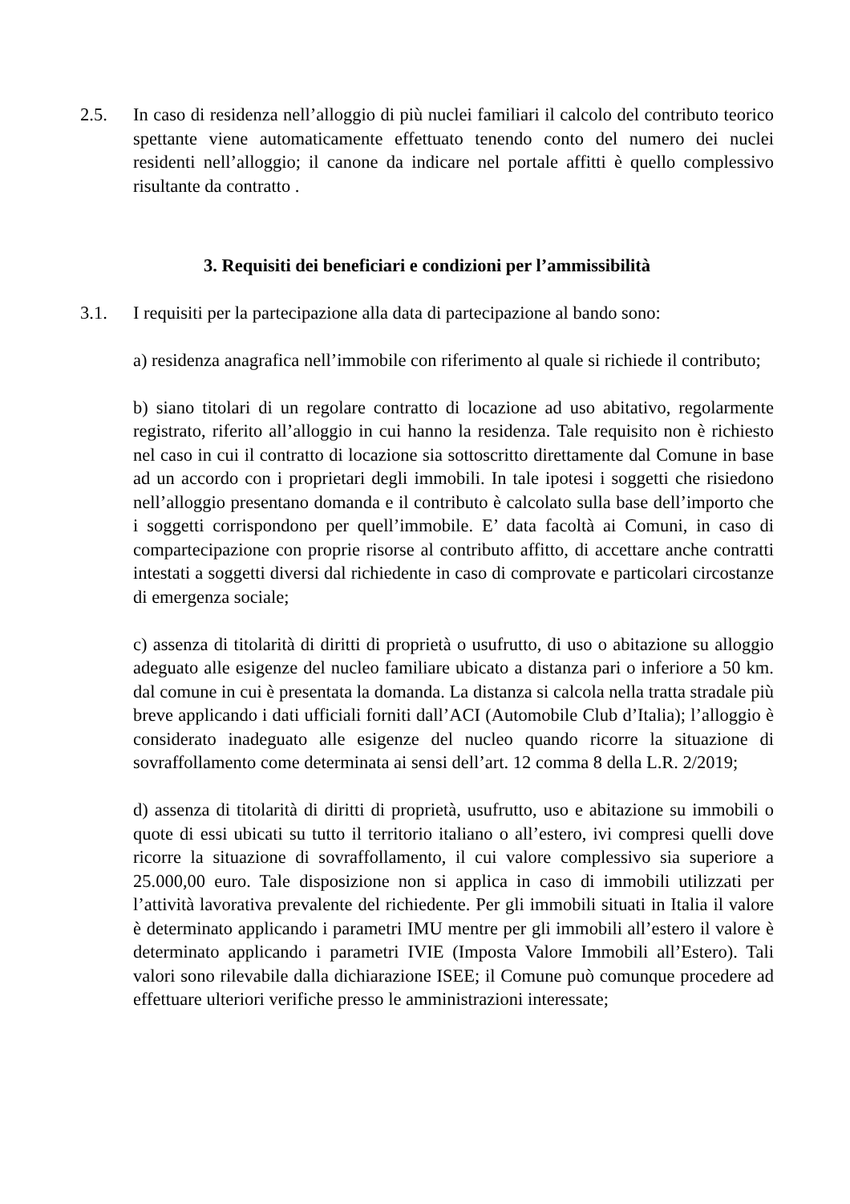2.5. In caso di residenza nell’alloggio di più nuclei familiari il calcolo del contributo teorico spettante viene automaticamente effettuato tenendo conto del numero dei nuclei residenti nell’alloggio; il canone da indicare nel portale affitti è quello complessivo risultante da contratto .
3. Requisiti dei beneficiari e condizioni per l’ammissibilità
3.1. I requisiti per la partecipazione alla data di partecipazione al bando sono:
a) residenza anagrafica nell’immobile con riferimento al quale si richiede il contributo;
b) siano titolari di un regolare contratto di locazione ad uso abitativo, regolarmente registrato, riferito all’alloggio in cui hanno la residenza. Tale requisito non è richiesto nel caso in cui il contratto di locazione sia sottoscritto direttamente dal Comune in base ad un accordo con i proprietari degli immobili. In tale ipotesi i soggetti che risiedono nell’alloggio presentano domanda e il contributo è calcolato sulla base dell’importo che i soggetti corrispondono per quell’immobile. E’ data facoltà ai Comuni, in caso di compartecipazione con proprie risorse al contributo affitto, di accettare anche contratti intestati a soggetti diversi dal richiedente in caso di comprovate e particolari circostanze di emergenza sociale;
c) assenza di titolarità di diritti di proprietà o usufrutto, di uso o abitazione su alloggio adeguato alle esigenze del nucleo familiare ubicato a distanza pari o inferiore a 50 km. dal comune in cui è presentata la domanda. La distanza si calcola nella tratta stradale più breve applicando i dati ufficiali forniti dall’ACI (Automobile Club d’Italia); l’alloggio è considerato inadeguato alle esigenze del nucleo quando ricorre la situazione di sovraffollamento come determinata ai sensi dell’art. 12 comma 8 della L.R. 2/2019;
d) assenza di titolarità di diritti di proprietà, usufrutto, uso e abitazione su immobili o quote di essi ubicati su tutto il territorio italiano o all’estero, ivi compresi quelli dove ricorre la situazione di sovraffollamento, il cui valore complessivo sia superiore a 25.000,00 euro. Tale disposizione non si applica in caso di immobili utilizzati per l’attività lavorativa prevalente del richiedente. Per gli immobili situati in Italia il valore è determinato applicando i parametri IMU mentre per gli immobili all’estero il valore è determinato applicando i parametri IVIE (Imposta Valore Immobili all’Estero). Tali valori sono rilevabile dalla dichiarazione ISEE; il Comune può comunque procedere ad effettuare ulteriori verifiche presso le amministrazioni interessate;